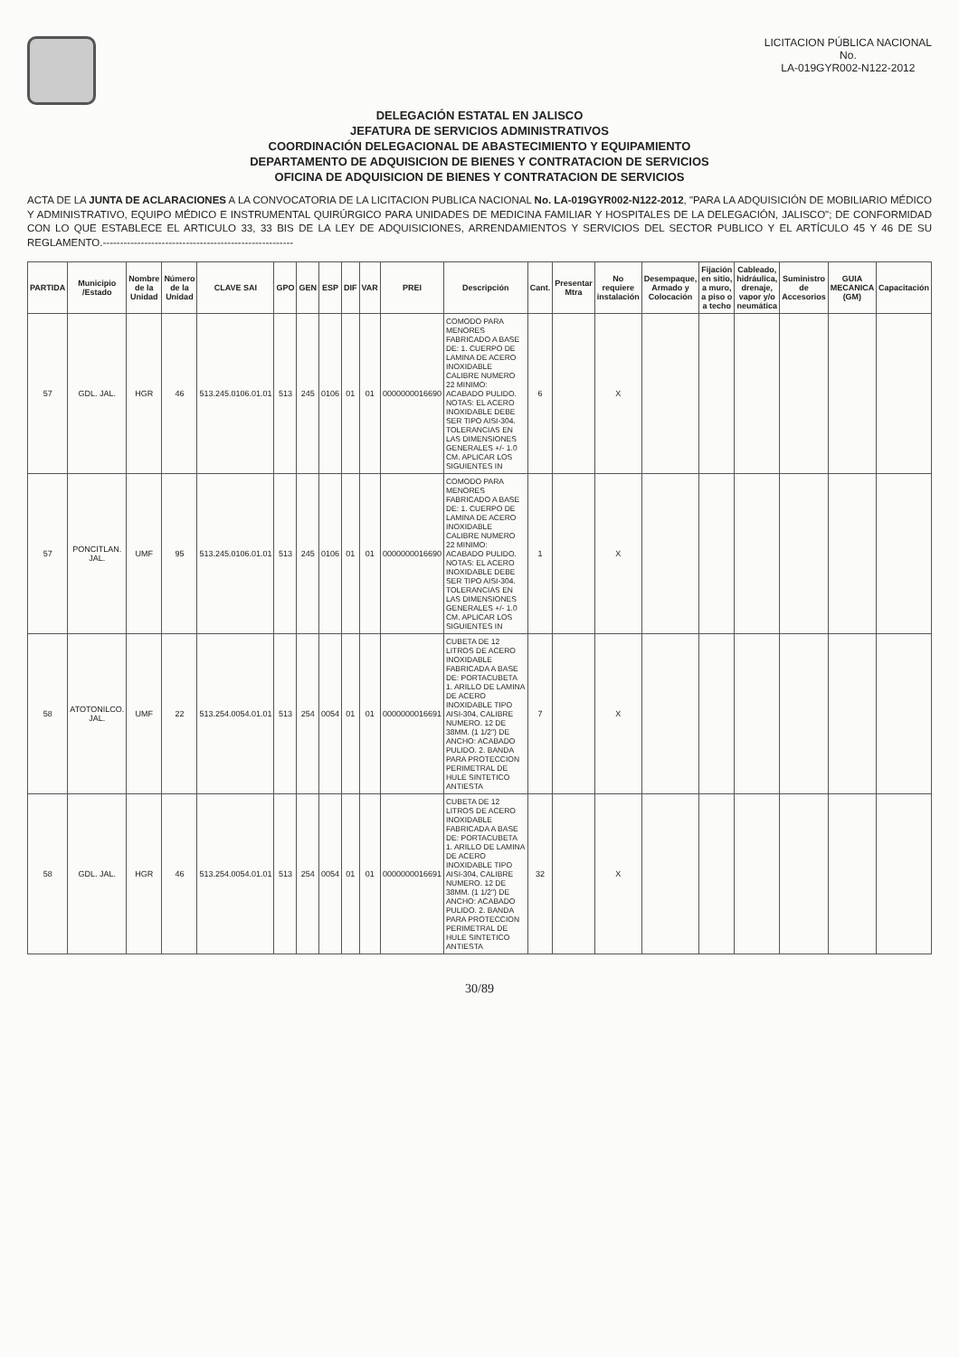LICITACION PÚBLICA NACIONAL
No.
LA-019GYR002-N122-2012
DELEGACIÓN ESTATAL EN JALISCO
JEFATURA DE SERVICIOS ADMINISTRATIVOS
COORDINACIÓN DELEGACIONAL DE ABASTECIMIENTO Y EQUIPAMIENTO
DEPARTAMENTO DE ADQUISICION DE BIENES Y CONTRATACION DE SERVICIOS
OFICINA DE ADQUISICION DE BIENES Y CONTRATACION DE SERVICIOS
ACTA DE LA JUNTA DE ACLARACIONES A LA CONVOCATORIA DE LA LICITACION PUBLICA NACIONAL No. LA-019GYR002-N122-2012, "PARA LA ADQUISICIÓN DE MOBILIARIO MÉDICO Y ADMINISTRATIVO, EQUIPO MÉDICO E INSTRUMENTAL QUIRÚRGICO PARA UNIDADES DE MEDICINA FAMILIAR Y HOSPITALES DE LA DELEGACIÓN, JALISCO"; DE CONFORMIDAD CON LO QUE ESTABLECE EL ARTICULO 33, 33 BIS DE LA LEY DE ADQUISICIONES, ARRENDAMIENTOS Y SERVICIOS DEL SECTOR PUBLICO Y EL ARTÍCULO 45 Y 46 DE SU REGLAMENTO.-------------------------------------------------------
| PARTIDA | Municipio /Estado | Nombre de la Unidad | Número de la Unidad | CLAVE SAI | GPO | GEN | ESP | DIF | VAR | PREI | Descripción | Cant. | Presentar Mtra | No requiere instalación | Desempaque, Armado y Colocación | Fijación en sitio, a muro, a piso o a techo | Cableado, hidráulica, drenaje, vapor y/o neumática | Suministro de Accesorios | GUIA MECANICA (GM) | Capacitación |
| --- | --- | --- | --- | --- | --- | --- | --- | --- | --- | --- | --- | --- | --- | --- | --- | --- | --- | --- | --- | --- |
| 57 | GDL. JAL. | HGR | 46 | 513.245.0106.01.01 | 513 | 245 | 0106 | 01 | 01 | 0000000016690 | COMODO PARA MENORES FABRICADO A BASE DE: 1. CUERPO DE LAMINA DE ACERO INOXIDABLE CALIBRE NUMERO 22 MINIMO: ACABADO PULIDO. NOTAS: EL ACERO INOXIDABLE DEBE SER TIPO AISI-304. TOLERANCIAS EN LAS DIMENSIONES GENERALES +/- 1.0 CM. APLICAR LOS SIGUIENTES IN | 6 | | X | | | | | | |
| 57 | PONCITLAN. JAL. | UMF | 95 | 513.245.0106.01.01 | 513 | 245 | 0106 | 01 | 01 | 0000000016690 | COMODO PARA MENORES FABRICADO A BASE DE: 1. CUERPO DE LAMINA DE ACERO INOXIDABLE CALIBRE NUMERO 22 MINIMO: ACABADO PULIDO. NOTAS: EL ACERO INOXIDABLE DEBE SER TIPO AISI-304. TOLERANCIAS EN LAS DIMENSIONES GENERALES +/- 1.0 CM. APLICAR LOS SIGUIENTES IN | 1 | | X | | | | | | |
| 58 | ATOTONILCO. JAL. | UMF | 22 | 513.254.0054.01.01 | 513 | 254 | 0054 | 01 | 01 | 0000000016691 | CUBETA DE 12 LITROS DE ACERO INOXIDABLE FABRICADA A BASE DE: PORTACUBETA 1. ARILLO DE LAMINA DE ACERO INOXIDABLE TIPO AISI-304, CALIBRE NUMERO. 12 DE 38MM. (1 1/2") DE ANCHO: ACABADO PULIDO. 2. BANDA PARA PROTECCION PERIMETRAL DE HULE SINTETICO ANTIESTA | 7 | | X | | | | | | |
| 58 | GDL. JAL. | HGR | 46 | 513.254.0054.01.01 | 513 | 254 | 0054 | 01 | 01 | 0000000016691 | CUBETA DE 12 LITROS DE ACERO INOXIDABLE FABRICADA A BASE DE: PORTACUBETA 1. ARILLO DE LAMINA DE ACERO INOXIDABLE TIPO AISI-304, CALIBRE NUMERO. 12 DE 38MM. (1 1/2") DE ANCHO: ACABADO PULIDO. 2. BANDA PARA PROTECCION PERIMETRAL DE HULE SINTETICO ANTIESTA | 32 | | X | | | | | | |
30/89